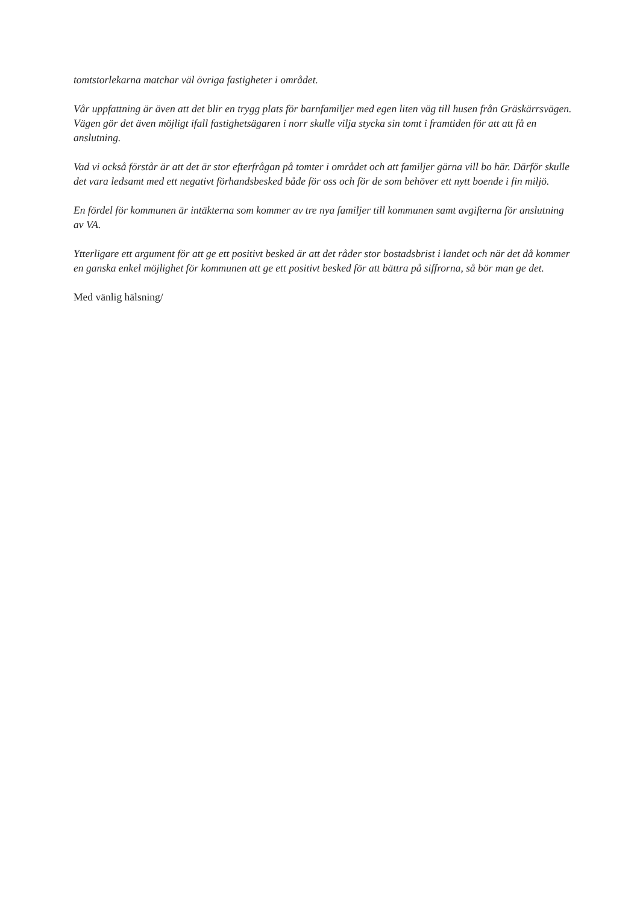tomtstorlekarna matchar väl övriga fastigheter i området.
Vår uppfattning är även att det blir en trygg plats för barnfamiljer med egen liten väg till husen från Gräskärrsvägen. Vägen gör det även möjligt ifall fastighetsägaren i norr skulle vilja stycka sin tomt i framtiden för att att få en anslutning.
Vad vi också förstår är att det är stor efterfrågan på tomter i området och att familjer gärna vill bo här. Därför skulle det vara ledsamt med ett negativt förhandsbesked både för oss och för de som behöver ett nytt boende i fin miljö.
En fördel för kommunen är intäkterna som kommer av tre nya familjer till kommunen samt avgifterna för anslutning av VA.
Ytterligare ett argument för att ge ett positivt besked är att det råder stor bostadsbrist i landet och när det då kommer en ganska enkel möjlighet för kommunen att ge ett positivt besked för att bättra på siffrorna, så bör man ge det.
Med vänlig hälsning/